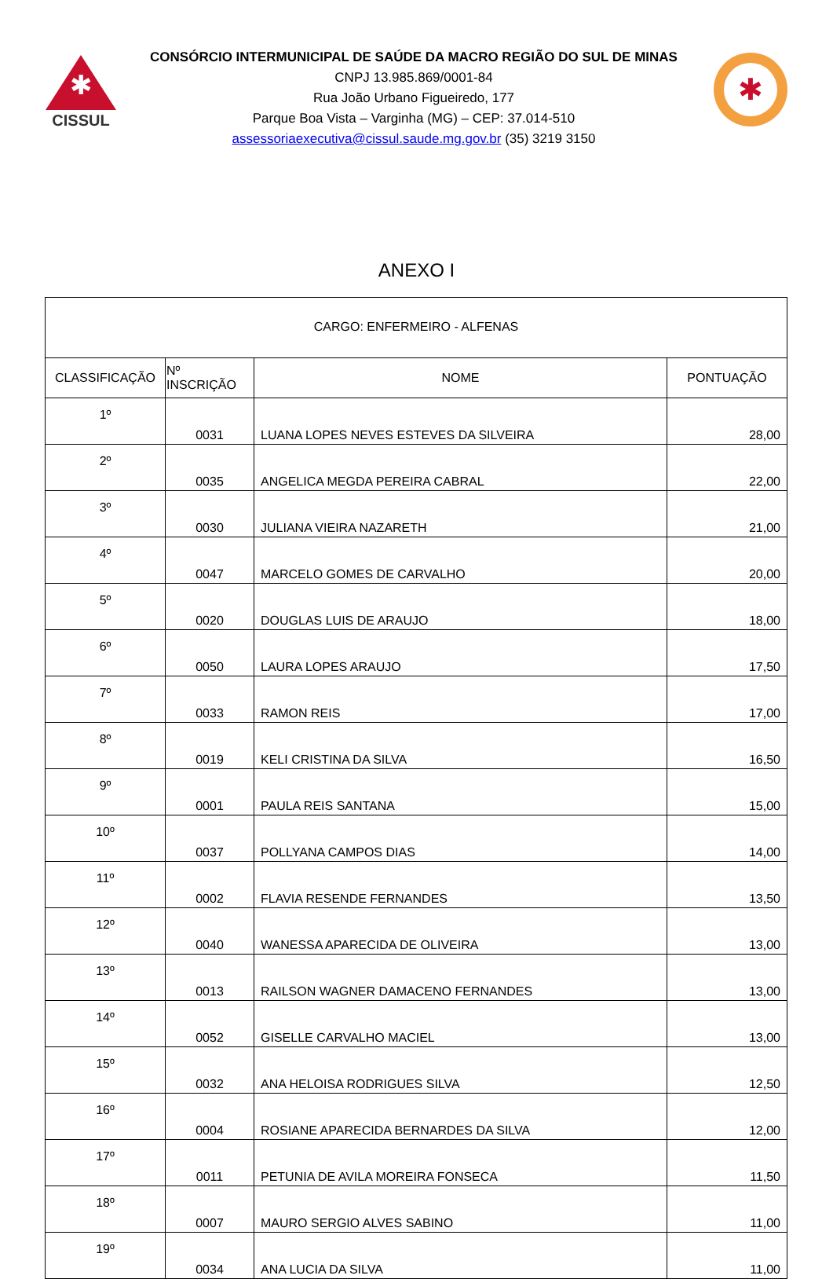✱
CISSUL
CONSÓRCIO INTERMUNICIPAL DE SAÚDE DA MACRO REGIÃO DO SUL DE MINAS
CNPJ 13.985.869/0001-84
Rua João Urbano Figueiredo, 177
Parque Boa Vista – Varginha (MG) – CEP: 37.014-510
assessoriaexecutiva@cissul.saude.mg.gov.br (35) 3219 3150
✱
ANEXO I
| CARGO: ENFERMEIRO - ALFENAS | | | |
| CLASSIFICAÇÃO | Nº INSCRIÇÃO | NOME | PONTUAÇÃO |
| 1º | 0031 | LUANA LOPES NEVES ESTEVES DA SILVEIRA | 28,00 |
| 2º | 0035 | ANGELICA MEGDA PEREIRA CABRAL | 22,00 |
| 3º | 0030 | JULIANA VIEIRA NAZARETH | 21,00 |
| 4º | 0047 | MARCELO GOMES DE CARVALHO | 20,00 |
| 5º | 0020 | DOUGLAS LUIS DE ARAUJO | 18,00 |
| 6º | 0050 | LAURA LOPES ARAUJO | 17,50 |
| 7º | 0033 | RAMON REIS | 17,00 |
| 8º | 0019 | KELI CRISTINA DA SILVA | 16,50 |
| 9º | 0001 | PAULA REIS SANTANA | 15,00 |
| 10º | 0037 | POLLYANA CAMPOS DIAS | 14,00 |
| 11º | 0002 | FLAVIA RESENDE FERNANDES | 13,50 |
| 12º | 0040 | WANESSA APARECIDA DE OLIVEIRA | 13,00 |
| 13º | 0013 | RAILSON WAGNER DAMACENO FERNANDES | 13,00 |
| 14º | 0052 | GISELLE CARVALHO MACIEL | 13,00 |
| 15º | 0032 | ANA HELOISA RODRIGUES SILVA | 12,50 |
| 16º | 0004 | ROSIANE APARECIDA BERNARDES DA SILVA | 12,00 |
| 17º | 0011 | PETUNIA DE AVILA MOREIRA FONSECA | 11,50 |
| 18º | 0007 | MAURO SERGIO ALVES SABINO | 11,00 |
| 19º | 0034 | ANA LUCIA DA SILVA | 11,00 |